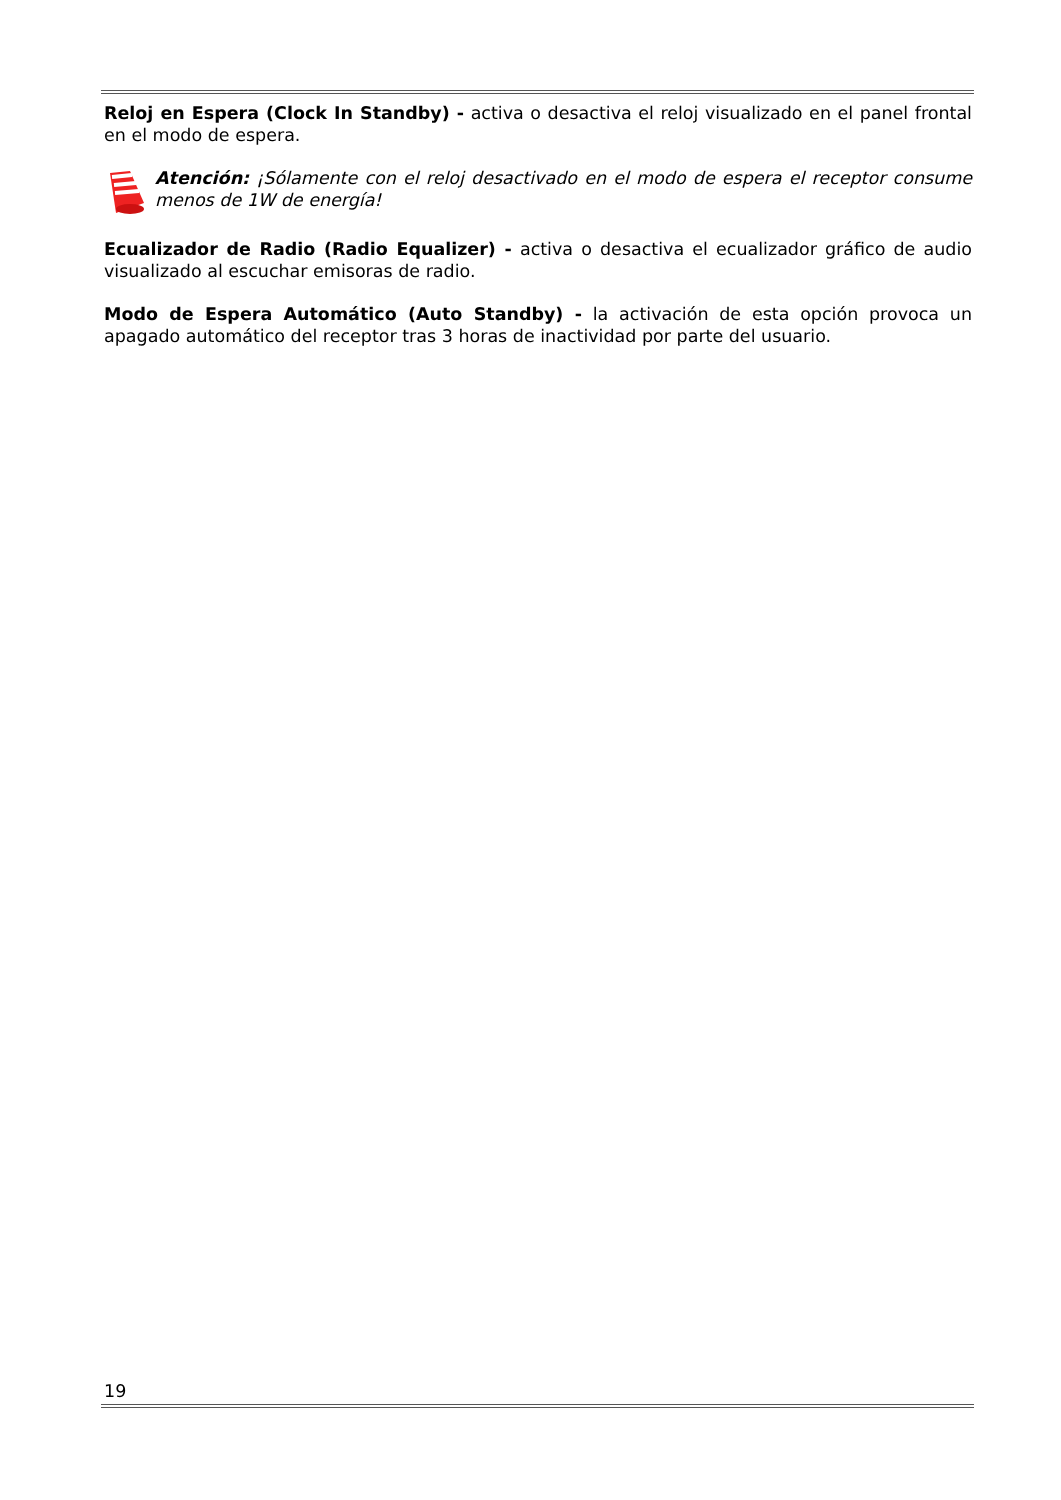Reloj en Espera (Clock In Standby) - activa o desactiva el reloj visualizado en el panel frontal en el modo de espera.
Atención: ¡Sólamente con el reloj desactivado en el modo de espera el receptor consume menos de 1W de energía!
Ecualizador de Radio (Radio Equalizer) - activa o desactiva el ecualizador gráfico de audio visualizado al escuchar emisoras de radio.
Modo de Espera Automático (Auto Standby) - la activación de esta opción provoca un apagado automático del receptor tras 3 horas de inactividad por parte del usuario.
19